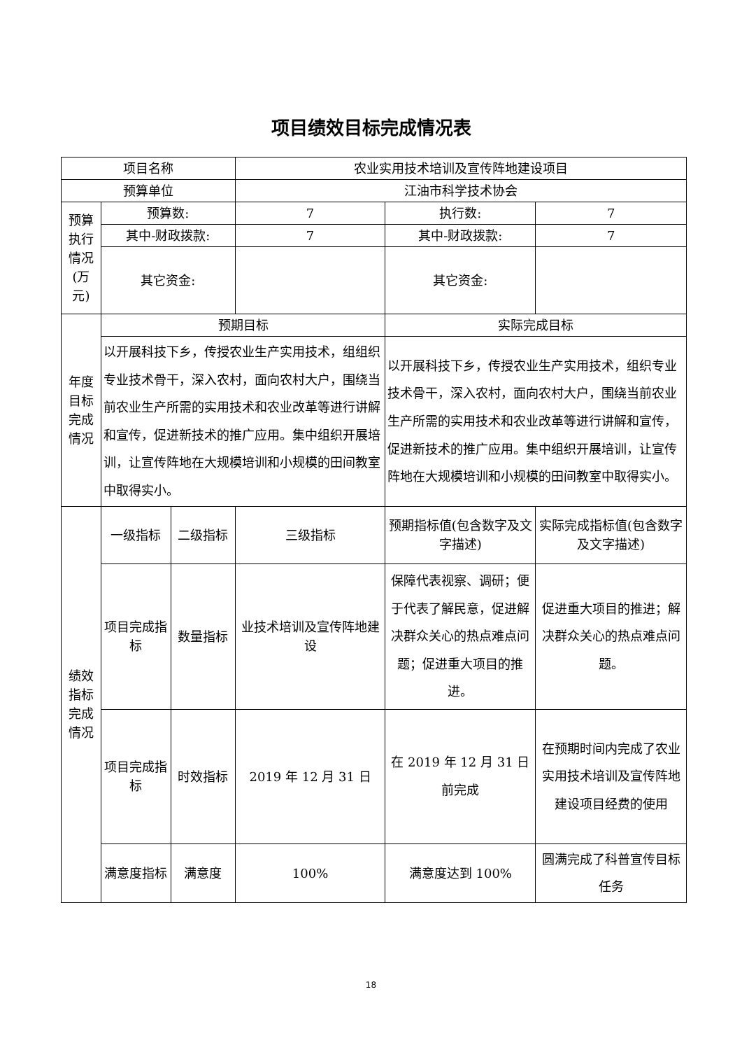项目绩效目标完成情况表
| 项目名称 | | | 农业实用技术培训及宣传阵地建设项目 | | |
| 预算单位 | | | 江油市科学技术协会 | | |
| 预算执行情况(万元) | 预算数: | | 7 | 执行数: | 7 |
| | 其中-财政拨款: | | 7 | 其中-财政拨款: | 7 |
| | 其它资金: | | | 其它资金: | |
| 年度目标完成情况 | 预期目标 | | | 实际完成目标 | |
| | 以开展科技下乡，传授农业生产实用技术，组组织专业技术骨干，深入农村，面向农村大户，围绕当前农业生产所需的实用技术和农业改革等进行讲解和宣传，促进新技术的推广应用。集中组织开展培训，让宣传阵地在大规模培训和小规模的田间教室中取得实小。 | | | 以开展科技下乡，传授农业生产实用技术，组织专业技术骨干，深入农村，面向农村大户，围绕当前农业生产所需的实用技术和农业改革等进行讲解和宣传，促进新技术的推广应用。集中组织开展培训，让宣传阵地在大规模培训和小规模的田间教室中取得实小。 | |
| 绩效指标完成情况 | 一级指标 | 二级指标 | 三级指标 | 预期指标值(包含数字及文字描述) | 实际完成指标值(包含数字及文字描述) |
| | 项目完成指标 | 数量指标 | 业技术培训及宣传阵地建设 | 保障代表视察、调研；便于代表了解民意，促进解决群众关心的热点难点问题；促进重大项目的推进。 | 促进重大项目的推进；解决群众关心的热点难点问题。 |
| | 项目完成指标 | 时效指标 | 2019 年 12 月 31 日 | 在 2019 年 12 月 31 日前完成 | 在预期时间内完成了农业实用技术培训及宣传阵地建设项目经费的使用 |
| | 满意度指标 | 满意度 | 100% | 满意度达到 100% | 圆满完成了科普宣传目标任务 |
18